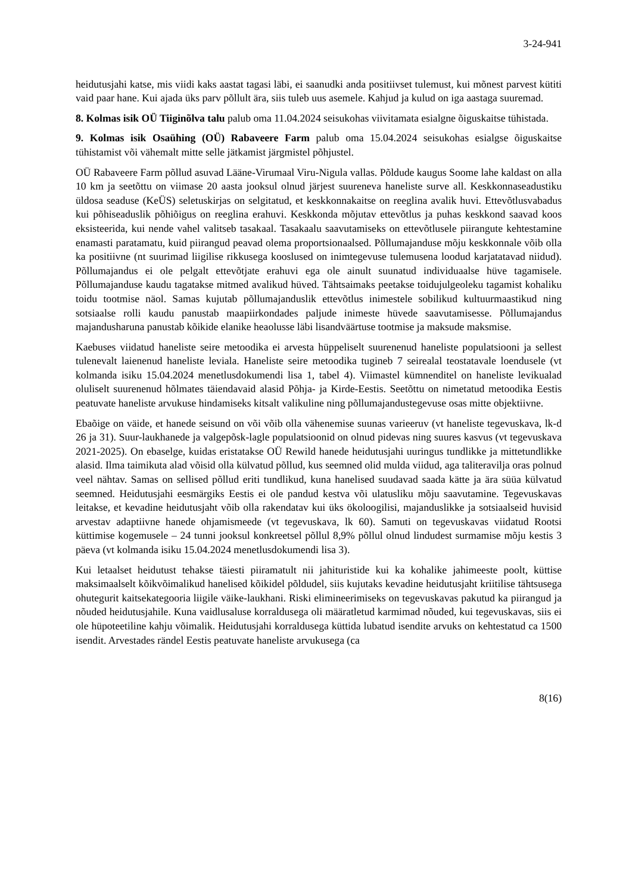3-24-941
heidutusjahi katse, mis viidi kaks aastat tagasi läbi, ei saanudki anda positiivset tulemust, kui mõnest parvest kütiti vaid paar hane. Kui ajada üks parv põllult ära, siis tuleb uus asemele. Kahjud ja kulud on iga aastaga suuremad.
8. Kolmas isik OÜ Tiiginõlva talu palub oma 11.04.2024 seisukohas viivitamata esialgne õiguskaitse tühistada.
9. Kolmas isik Osaühing (OÜ) Rabaveere Farm palub oma 15.04.2024 seisukohas esialgse õiguskaitse tühistamist või vähemalt mitte selle jätkamist järgmistel põhjustel.
OÜ Rabaveere Farm põllud asuvad Lääne-Virumaal Viru-Nigula vallas. Põldude kaugus Soome lahe kaldast on alla 10 km ja seetõttu on viimase 20 aasta jooksul olnud järjest suureneva haneliste surve all. Keskkonnaseadustiku üldosa seaduse (KeÜS) seletuskirjas on selgitatud, et keskkonnakaitse on reeglina avalik huvi. Ettevõtlusvabadus kui põhiseaduslik põhiõigus on reeglina erahuvi. Keskkonda mõjutav ettevõtlus ja puhas keskkond saavad koos eksisteerida, kui nende vahel valitseb tasakaal. Tasakaalu saavutamiseks on ettevõtlusele piirangute kehtestamine enamasti paratamatu, kuid piirangud peavad olema proportsionaalsed. Põllumajanduse mõju keskkonnale võib olla ka positiivne (nt suurimad liigilise rikkusega kooslused on inimtegevuse tulemusena loodud karjatatavad niidud). Põllumajandus ei ole pelgalt ettevõtjate erahuvi ega ole ainult suunatud individuaalse hüve tagamisele. Põllumajanduse kaudu tagatakse mitmed avalikud hüved. Tähtsaimaks peetakse toidujulgeoleku tagamist kohaliku toidu tootmise näol. Samas kujutab põllumajanduslik ettevõtlus inimestele sobilikud kultuurmaastikud ning sotsiaalse rolli kaudu panustab maapiirkondades paljude inimeste hüvede saavutamisesse. Põllumajandus majandusharuna panustab kõikide elanike heaolusse läbi lisandväärtuse tootmise ja maksude maksmise.
Kaebuses viidatud haneliste seire metoodika ei arvesta hüppeliselt suurenenud haneliste populatsiooni ja sellest tulenevalt laienenud haneliste leviala. Haneliste seire metoodika tugineb 7 seirealal teostatavale loendusele (vt kolmanda isiku 15.04.2024 menetlusdokumendi lisa 1, tabel 4). Viimastel kümnenditel on haneliste levikualad oluliselt suurenenud hõlmates täiendavaid alasid Põhja- ja Kirde-Eestis. Seetõttu on nimetatud metoodika Eestis peatuvate haneliste arvukuse hindamiseks kitsalt valikuline ning põllumajandustegevuse osas mitte objektiivne.
Ebaõige on väide, et hanede seisund on või võib olla vähenemise suunas varieeruv (vt haneliste tegevuskava, lk-d 26 ja 31). Suur-laukhanede ja valgepõsk-lagle populatsioonid on olnud pidevas ning suures kasvus (vt tegevuskava 2021-2025). On ebaselge, kuidas eristatakse OÜ Rewild hanede heidutusjahi uuringus tundlikke ja mittetundlikke alasid. Ilma taimikuta alad võisid olla külvatud põllud, kus seemned olid mulda viidud, aga taliteravilja oras polnud veel nähtav. Samas on sellised põllud eriti tundlikud, kuna hanelised suudavad saada kätte ja ära süüa külvatud seemned. Heidutusjahi eesmärgiks Eestis ei ole pandud kestva või ulatusliku mõju saavutamine. Tegevuskavas leitakse, et kevadine heidutusjaht võib olla rakendatav kui üks ökoloogilisi, majanduslikke ja sotsiaalseid huvisid arvestav adaptiivne hanede ohjamismeede (vt tegevuskava, lk 60). Samuti on tegevuskavas viidatud Rootsi küttimise kogemusele – 24 tunni jooksul konkreetsel põllul 8,9% põllul olnud lindudest surmamise mõju kestis 3 päeva (vt kolmanda isiku 15.04.2024 menetlusdokumendi lisa 3).
Kui letaalset heidutust tehakse täiesti piiramatult nii jahituristide kui ka kohalike jahimeeste poolt, küttise maksimaalselt kõikvõimalikud hanelised kõikidel põldudel, siis kujutaks kevadine heidutusjaht kriitilise tähtsusega ohutegurit kaitsekategooria liigile väike-laukhani. Riski elimineerimiseks on tegevuskavas pakutud ka piirangud ja nõuded heidutusjahile. Kuna vaidlusaluse korraldusega oli määratletud karmimad nõuded, kui tegevuskavas, siis ei ole hüpoteetiline kahju võimalik. Heidutusjahi korraldusega küttida lubatud isendite arvuks on kehtestatud ca 1500 isendit. Arvestades rändel Eestis peatuvate haneliste arvukusega (ca
8(16)